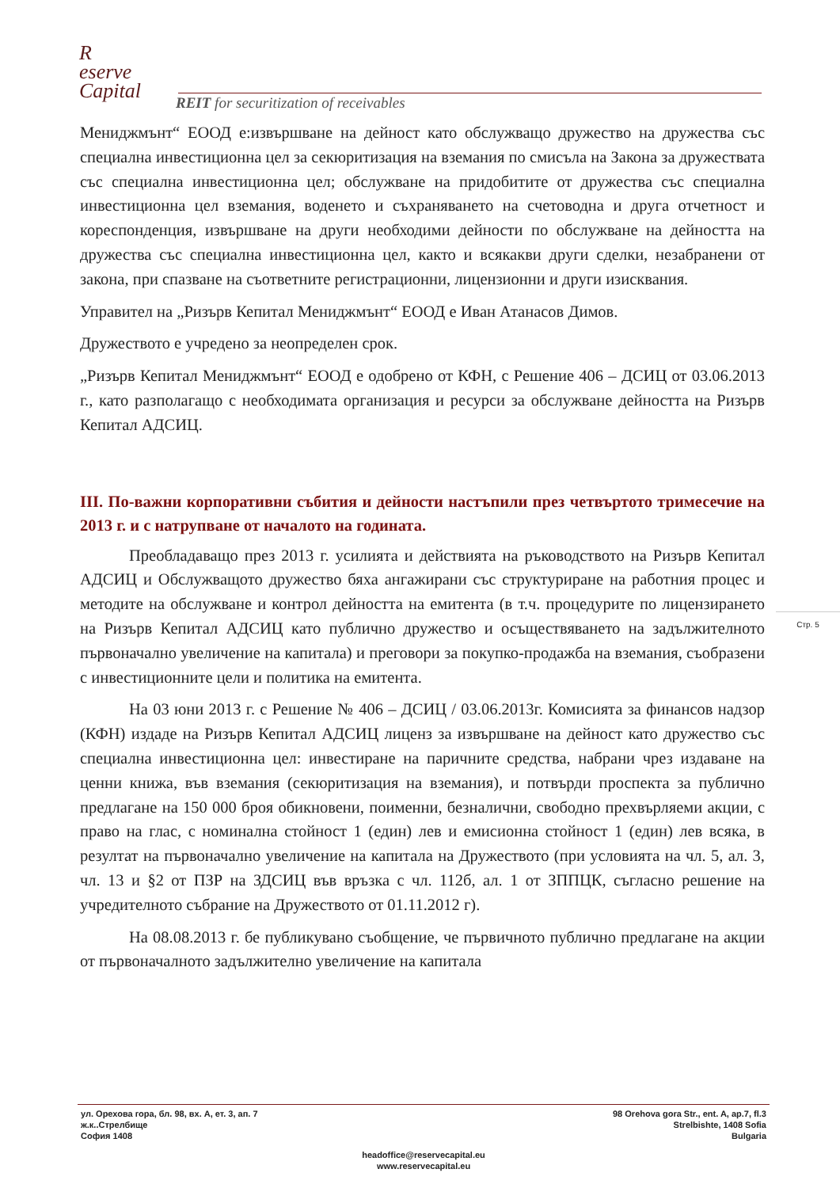R
eserve
Capital
REIT for securitization of receivables
Мениджмънт“ ЕООД е:извършване на дейност като обслужващо дружество на дружества със специална инвестиционна цел за секюритизация на вземания по смисъла на Закона за дружествата със специална инвестиционна цел; обслужване на придобитите от дружества със специална инвестиционна цел вземания, воденето и съхраняването на счетоводна и друга отчетност и кореспонденция, извършване на други необходими дейности по обслужване на дейността на дружества със специална инвестиционна цел, както и всякакви други сделки, незабранени от закона, при спазване на съответните регистрационни, лицензионни и други изисквания.
Управител на „Ризърв Кепитал Мениджмънт“ ЕООД е Иван Атанасов Димов.
Дружеството е учредено за неопределен срок.
„Ризърв Кепитал Мениджмънт“ ЕООД е одобрено от КФН, с Решение 406 – ДСИЦ от 03.06.2013 г., като разполагащо с необходимата организация и ресурси за обслужване дейността на Ризърв Кепитал АДСИЦ.
III. По-важни корпоративни събития и дейности настъпили през четвъртото тримесечие на 2013 г. и с натрупване от началото на годината.
Преобладаващо през 2013 г. усилията и действията на ръководството на Ризърв Кепитал АДСИЦ и Обслужващото дружество бяха ангажирани със структуриране на работния процес и методите на обслужване и контрол дейността на емитента (в т.ч. процедурите по лицензирането на Ризърв Кепитал АДСИЦ като публично дружество и осъществяването на задължителното първоначално увеличение на капитала) и преговори за покупко-продажба на вземания, съобразени с инвестиционните цели и политика на емитента.
На 03 юни 2013 г. с Решение № 406 – ДСИЦ / 03.06.2013г. Комисията за финансов надзор (КФН) издаде на Ризърв Кепитал АДСИЦ лиценз за извършване на дейност като дружество със специална инвестиционна цел: инвестиране на паричните средства, набрани чрез издаване на ценни книжа, във вземания (секюритизация на вземания), и потвърди проспекта за публично предлагане на 150 000 броя обикновени, поименни, безналични, свободно прехвърляеми акции, с право на глас, с номинална стойност 1 (един) лев и емисионна стойност 1 (един) лев всяка, в резултат на първоначално увеличение на капитала на Дружеството (при условията на чл. 5, ал. 3, чл. 13 и §2 от ПЗР на ЗДСИЦ във връзка с чл. 112б, ал. 1 от ЗППЦК, съгласно решение на учредителното събрание на Дружеството от 01.11.2012 г).
На 08.08.2013 г. бе публикувано съобщение, че първичното публично предлагане на акции от първоначалното задължително увеличение на капитала
Стр. 5
ул. Орехова гора, бл. 98, вх. А, ет. 3, ап. 7
ж.к..Стрелбище
София 1408
98 Orehova gora Str., ent. A, ap.7, fl.3
Strelbishte, 1408 Sofia
Bulgaria
headoffice@reservecapital.eu
www.reservecapital.eu